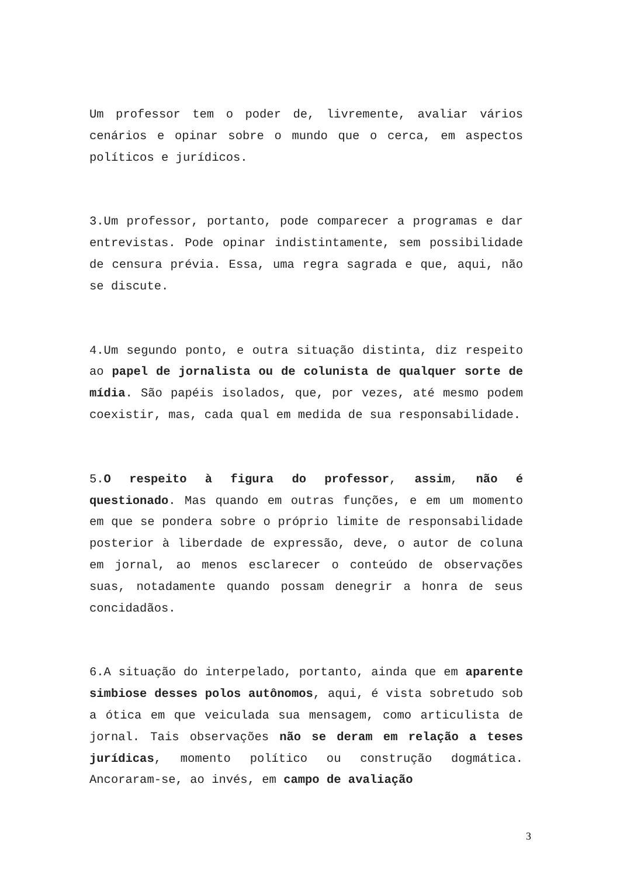Um professor tem o poder de, livremente, avaliar vários cenários e opinar sobre o mundo que o cerca, em aspectos políticos e jurídicos.
3.Um professor, portanto, pode comparecer a programas e dar entrevistas. Pode opinar indistintamente, sem possibilidade de censura prévia. Essa, uma regra sagrada e que, aqui, não se discute.
4.Um segundo ponto, e outra situação distinta, diz respeito ao papel de jornalista ou de colunista de qualquer sorte de mídia. São papéis isolados, que, por vezes, até mesmo podem coexistir, mas, cada qual em medida de sua responsabilidade.
5.O respeito à figura do professor, assim, não é questionado. Mas quando em outras funções, e em um momento em que se pondera sobre o próprio limite de responsabilidade posterior à liberdade de expressão, deve, o autor de coluna em jornal, ao menos esclarecer o conteúdo de observações suas, notadamente quando possam denegrir a honra de seus concidadãos.
6.A situação do interpelado, portanto, ainda que em aparente simbiose desses polos autônomos, aqui, é vista sobretudo sob a ótica em que veiculada sua mensagem, como articulista de jornal. Tais observações não se deram em relação a teses jurídicas, momento político ou construção dogmática. Ancoraram-se, ao invés, em campo de avaliação
3